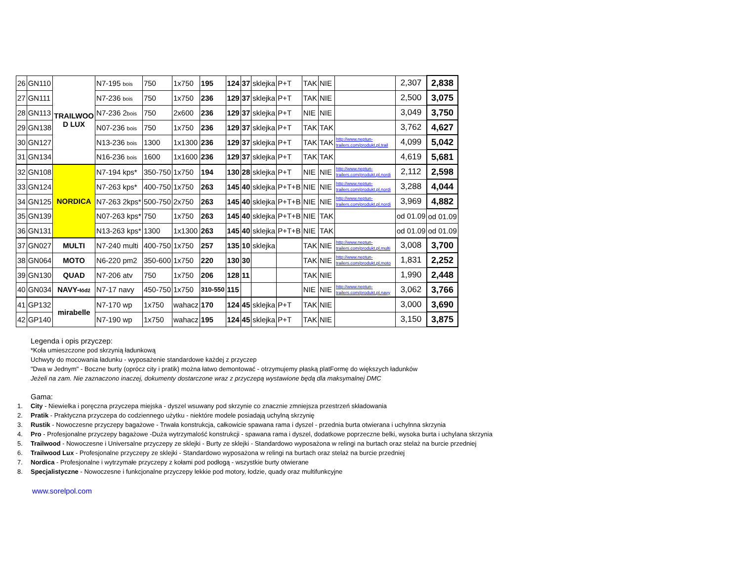| 26 | GN110 | TRAILWOO D LUX | N7-195 bois | 750 | 1x750 | 195 | 124 | 37 | sklejka | P+T | TAK | NIE | | 2,307 | 2,838 |
| 27 | GN111 | | N7-236 bois | 750 | 1x750 | 236 | 129 | 37 | sklejka | P+T | TAK | NIE | | 2,500 | 3,075 |
| 28 | GN113 | | N7-236 2 bois | 750 | 2x600 | 236 | 129 | 37 | sklejka | P+T | NIE | NIE | | 3,049 | 3,750 |
| 29 | GN138 | | N07-236 bois | 750 | 1x750 | 236 | 129 | 37 | sklejka | P+T | TAK | TAK | | 3,762 | 4,627 |
| 30 | GN127 | | N13-236 bois | 1300 | 1x1300 | 236 | 129 | 37 | sklejka | P+T | TAK | TAK | http://www.neptun- trailers.com/produkt,pl,trail | 4,099 | 5,042 |
| 31 | GN134 | | N16-236 bois | 1600 | 1x1600 | 236 | 129 | 37 | sklejka | P+T | TAK | TAK | | 4,619 | 5,681 |
| 32 | GN108 | NORDICA | N7-194 kps* | 350-750 | 1x750 | 194 | 130 | 28 | sklejka | P+T | NIE | NIE | http://www.neptun- trailers.com/produkt,pl,nordi | 2,112 | 2,598 |
| 33 | GN124 | | N7-263 kps* | 400-750 | 1x750 | 263 | 145 | 40 | sklejka | P+T+B | NIE | NIE | http://www.neptun- trailers.com/produkt,pl,nordi | 3,288 | 4,044 |
| 34 | GN125 | | N7-263 2kps* | 500-750 | 2x750 | 263 | 145 | 40 | sklejka | P+T+B | NIE | NIE | http://www.neptun- trailers.com/produkt,pl,nordi | 3,969 | 4,882 |
| 35 | GN139 | | N07-263 kps* | 750 | 1x750 | 263 | 145 | 40 | sklejka | P+T+B | NIE | TAK | | od 01.09 | od 01.09 |
| 36 | GN131 | | N13-263 kps* | 1300 | 1x1300 | 263 | 145 | 40 | sklejka | P+T+B | NIE | TAK | | od 01.09 | od 01.09 |
| 37 | GN027 | MULTI | N7-240 multi | 400-750 | 1x750 | 257 | 135 | 10 | sklejka | | TAK | NIE | http://www.neptun- trailers.com/produkt,pl,multi | 3,008 | 3,700 |
| 38 | GN064 | MOTO | N6-220 pm2 | 350-600 | 1x750 | 220 | 130 | 30 | | | TAK | NIE | http://www.neptun- trailers.com/produkt,pl,moto | 1,831 | 2,252 |
| 39 | GN130 | QUAD | N7-206 atv | 750 | 1x750 | 206 | 128 | 11 | | | TAK | NIE | | 1,990 | 2,448 |
| 40 | GN034 | NAVY- łódź | N7-17 navy | 450-750 | 1x750 | 310-550 | 115 | | | | NIE | NIE | http://www.neptun- trailers.com/produkt,pl,navy | 3,062 | 3,766 |
| 41 | GP132 | mirabelle | N7-170 wp | 1x750 | wahacz | 170 | 124 | 45 | sklejka | P+T | TAK | NIE | | 3,000 | 3,690 |
| 42 | GP140 | | N7-190 wp | 1x750 | wahacz | 195 | 124 | 45 | sklejka | P+T | TAK | NIE | | 3,150 | 3,875 |
Legenda i opis przyczep:
*Koła umieszczone pod skrzynią ładunkową
Uchwyty do mocowania ładunku - wyposażenie standardowe każdej z przyczep
"Dwa w Jednym" - Boczne burty (oprócz city i pratik) można łatwo demontować - otrzymujemy płaską platFormę do większych ładunków
Jeżeli na zam. Nie zaznaczono inaczej, dokumenty dostarczone wraz z przyczepą wystawione będą dla maksymalnej DMC
Gama:
1. City - Niewielka i poręczna przyczepa miejska - dyszel wsuwany pod skrzynie co znacznie zmniejsza przestrzeń składowania
2. Pratik - Praktyczna przyczepa do codziennego użytku - niektóre modele posiadają uchylną skrzynię
3. Rustik - Nowoczesne przyczepy bagażowe - Trwała konstrukcja, całkowicie spawana rama i dyszel - przednia burta otwierana i uchylnna skrzynia
4. Pro - Profesjonalne przyczepy bagażowe -Duża wytrzymalość konstrukcji - spawana rama i dyszel, dodatkowe poprzeczne belki, wysoka burta i uchylana skrzynia
5. Trailwood - Nowoczesne i Universalne przyczepy ze sklejki - Burty ze sklejki - Standardowo wyposażona w relingi na burtach oraz stelaż na burcie przedniej
6. Trailwood Lux - Profesjonalne przyczepy ze sklejki - Standardowo wyposażona w relingi na burtach oraz stelaż na burcie przedniej
7. Nordica - Profesjonalne i wytrzymałe przyczepy z kołami pod podłogą - wszystkie burty otwierane
8. Specjalistyczne - Nowoczesne i funkcjonalne przyczepy lekkie pod motory, łodzie, quady oraz multifunkcyjne
www.sorelpol.com